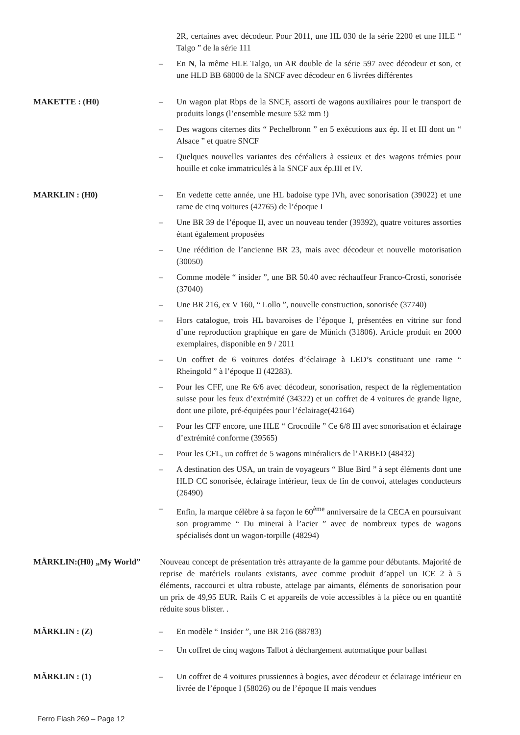2R, certaines avec décodeur. Pour 2011, une HL 030 de la série 2200 et une HLE “ Talgo ” de la série 111
– En N, la même HLE Talgo, un AR double de la série 597 avec décodeur et son, et une HLD BB 68000 de la SNCF avec décodeur en 6 livrées différentes
MAKETTE : (H0) – Un wagon plat Rbps de la SNCF, assorti de wagons auxiliaires pour le transport de produits longs (l’ensemble mesure 532 mm !)
– Des wagons citernes dits “ Pechelbronn ” en 5 exécutions aux ép. II et III dont un “ Alsace ” et quatre SNCF
– Quelques nouvelles variantes des céréaliers à essieux et des wagons trémies pour houille et coke immatriculés à la SNCF aux ép.III et IV.
MARKLIN : (H0) – En vedette cette année, une HL badoise type IVh, avec sonorisation (39022) et une rame de cinq voitures (42765) de l’époque I
– Une BR 39 de l’époque II, avec un nouveau tender (39392), quatre voitures assorties étant également proposées
– Une réédition de l’ancienne BR 23, mais avec décodeur et nouvelle motorisation (30050)
– Comme modèle “ insider ”, une BR 50.40 avec réchauffeur Franco-Crosti, sonorisée (37040)
– Une BR 216, ex V 160, “ Lollo ”, nouvelle construction, sonorisée (37740)
– Hors catalogue, trois HL bavaroises de l’époque I, présentées en vitrine sur fond d’une reproduction graphique en gare de Münich (31806). Article produit en 2000 exemplaires, disponible en 9 / 2011
– Un coffret de 6 voitures dotées d’éclairage à LED’s constituant une rame “ Rheingold ” à l’époque II (42283).
– Pour les CFF, une Re 6/6 avec décodeur, sonorisation, respect de la règlementation suisse pour les feux d’extrémité (34322) et un coffret de 4 voitures de grande ligne, dont une pilote, pré-équipées pour l’éclairage(42164)
– Pour les CFF encore, une HLE “ Crocodile ” Ce 6/8 III avec sonorisation et éclairage d’extrémité conforme (39565)
– Pour les CFL, un coffret de 5 wagons minéraliers de l’ARBED (48432)
– A destination des USA, un train de voyageurs “ Blue Bird ” à sept éléments dont une HLD CC sonorisée, éclairage intérieur, feux de fin de convoi, attelages conducteurs (26490)
– Enfin, la marque célèbre à sa façon le 60<sup>ème</sup> anniversaire de la CECA en poursuivant son programme “ Du minerai à l’acier ” avec de nombreux types de wagons spécialisés dont un wagon-torpille (48294)
MÄRKLIN:(H0) „My World” Nouveau concept de présentation très attrayante de la gamme pour débutants. Majorité de reprise de matériels roulants existants, avec comme produit d’appel un ICE 2 à 5 éléments, raccourci et ultra robuste, attelage par aimants, éléments de sonorisation pour un prix de 49,95 EUR. Rails C et appareils de voie accessibles à la pièce ou en quantité réduite sous blister. .
MÄRKLIN : (Z) – En modèle “ Insider ”, une BR 216 (88783)
– Un coffret de cinq wagons Talbot à déchargement automatique pour ballast
MÄRKLIN : (1) – Un coffret de 4 voitures prussiennes à bogies, avec décodeur et éclairage intérieur en livrée de l’époque I (58026) ou de l’époque II mais vendues
Ferro Flash 269 – Page 12